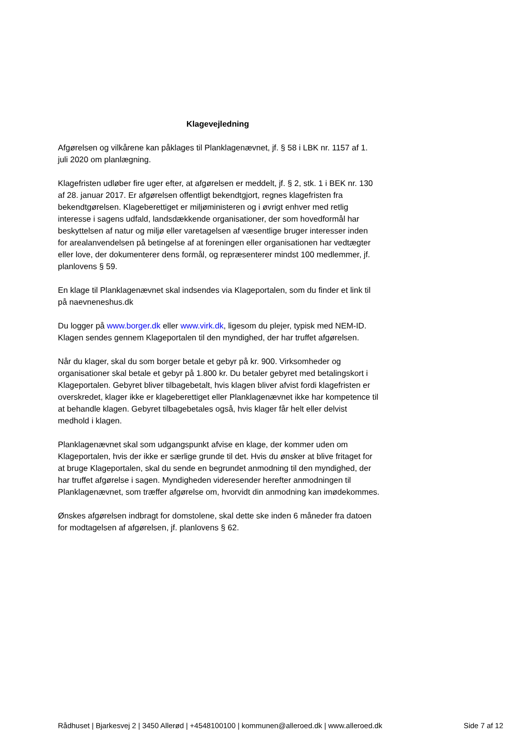Klagevejledning
Afgørelsen og vilkårene kan påklages til Planklagenævnet, jf. § 58 i LBK nr. 1157 af 1. juli 2020 om planlægning.
Klagefristen udløber fire uger efter, at afgørelsen er meddelt, jf. § 2, stk. 1 i BEK nr. 130 af 28. januar 2017. Er afgørelsen offentligt bekendtgjort, regnes klagefristen fra bekendtgørelsen. Klageberettiget er miljøministeren og i øvrigt enhver med retlig interesse i sagens udfald, landsdækkende organisationer, der som hovedformål har beskyttelsen af natur og miljø eller varetagelsen af væsentlige bruger interesser inden for arealanvendelsen på betingelse af at foreningen eller organisationen har vedtægter eller love, der dokumenterer dens formål, og repræsenterer mindst 100 medlemmer, jf. planlovens § 59.
En klage til Planklagenævnet skal indsendes via Klageportalen, som du finder et link til på naevneneshus.dk
Du logger på www.borger.dk eller www.virk.dk, ligesom du plejer, typisk med NEM-ID. Klagen sendes gennem Klageportalen til den myndighed, der har truffet afgørelsen.
Når du klager, skal du som borger betale et gebyr på kr. 900. Virksomheder og organisationer skal betale et gebyr på 1.800 kr. Du betaler gebyret med betalingskort i Klageportalen. Gebyret bliver tilbagebetalt, hvis klagen bliver afvist fordi klagefristen er overskredet, klager ikke er klageberettiget eller Planklagenævnet ikke har kompetence til at behandle klagen. Gebyret tilbagebetales også, hvis klager får helt eller delvist medhold i klagen.
Planklagenævnet skal som udgangspunkt afvise en klage, der kommer uden om Klageportalen, hvis der ikke er særlige grunde til det. Hvis du ønsker at blive fritaget for at bruge Klageportalen, skal du sende en begrundet anmodning til den myndighed, der har truffet afgørelse i sagen. Myndigheden videresender herefter anmodningen til Planklagenævnet, som træffer afgørelse om, hvorvidt din anmodning kan imødekommes.
Ønskes afgørelsen indbragt for domstolene, skal dette ske inden 6 måneder fra datoen for modtagelsen af afgørelsen, jf. planlovens § 62.
Rådhuset | Bjarkesvej 2 | 3450 Allerød | +4548100100 | kommunen@alleroed.dk | www.alleroed.dk Side 7 af 12